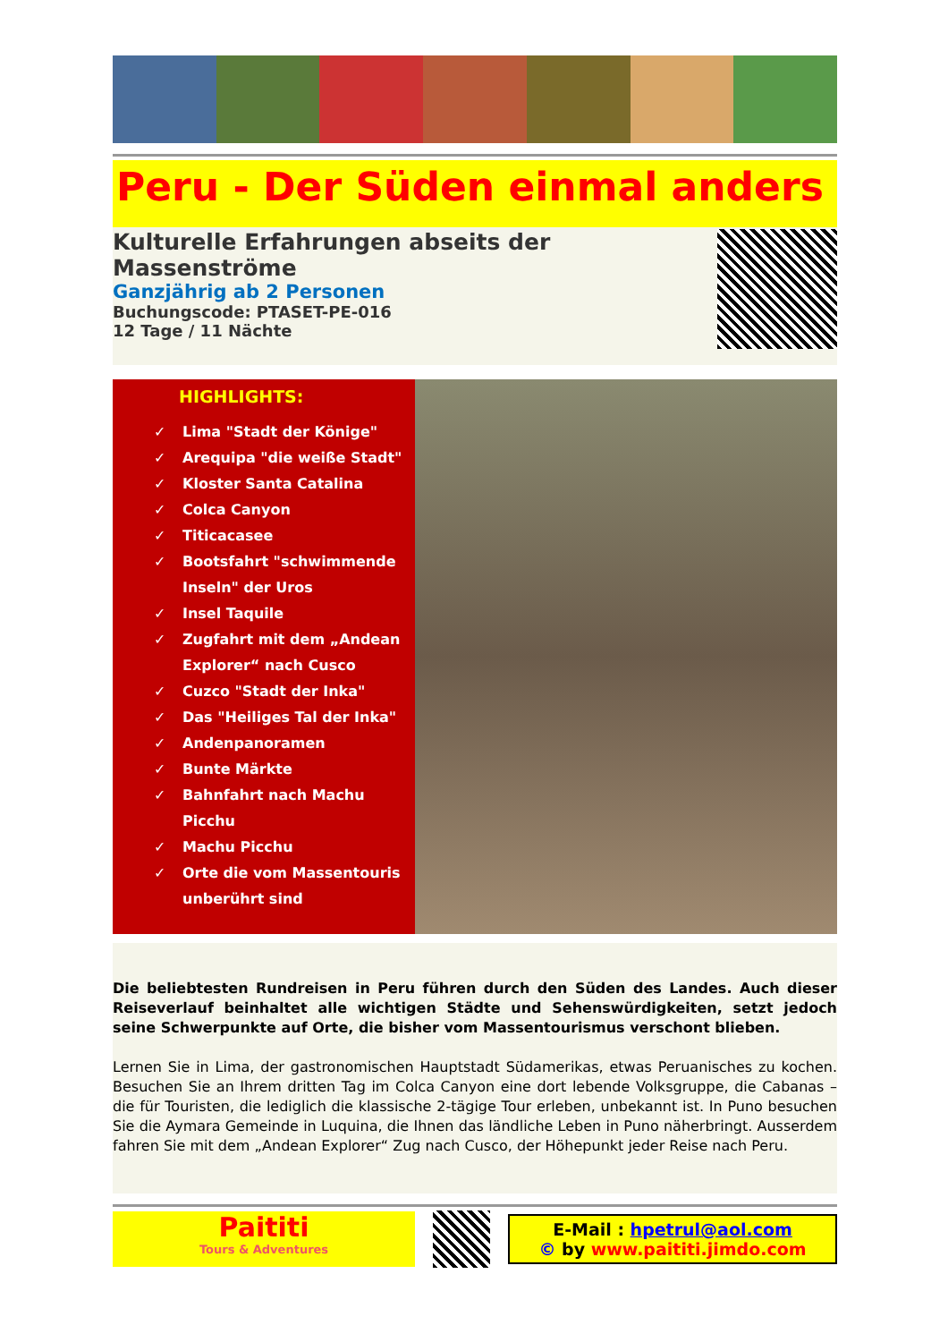Peru - Der Süden einmal anders
Kulturelle Erfahrungen abseits der Massenströme
Ganzjährig ab 2 Personen
Buchungscode: PTASET-PE-016
12 Tage / 11 Nächte
HIGHLIGHTS:
✓ Lima "Stadt der Könige"
✓ Arequipa "die weiße Stadt"
✓ Kloster Santa Catalina
✓ Colca Canyon
✓ Titicacasee
✓ Bootsfahrt "schwimmende
Inseln" der Uros
✓ Insel Taquile
✓ Zugfahrt mit dem „Andean
Explorer“ nach Cusco
✓ Cuzco "Stadt der Inka"
✓ Das "Heiliges Tal der Inka"
✓ Andenpanoramen
✓ Bunte Märkte
✓ Bahnfahrt nach Machu
Picchu
✓ Machu Picchu
✓ Orte die vom Massentouris
unberührt sind
Die beliebtesten Rundreisen in Peru führen durch den Süden des Landes. Auch dieser Reiseverlauf beinhaltet alle wichtigen Städte und Sehenswürdigkeiten, setzt jedoch seine Schwerpunkte auf Orte, die bisher vom Massentourismus verschont blieben.
Lernen Sie in Lima, der gastronomischen Hauptstadt Südamerikas, etwas Peruanisches zu kochen. Besuchen Sie an Ihrem dritten Tag im Colca Canyon eine dort lebende Volksgruppe, die Cabanas – die für Touristen, die lediglich die klassische 2-tägige Tour erleben, unbekannt ist. In Puno besuchen Sie die Aymara Gemeinde in Luquina, die Ihnen das ländliche Leben in Puno näherbringt. Ausserdem fahren Sie mit dem „Andean Explorer“ Zug nach Cusco, der Höhepunkt jeder Reise nach Peru.
Paititi
Tours & Adventures
E-Mail : hpetrul@aol.com
© by www.paititi.jimdo.com